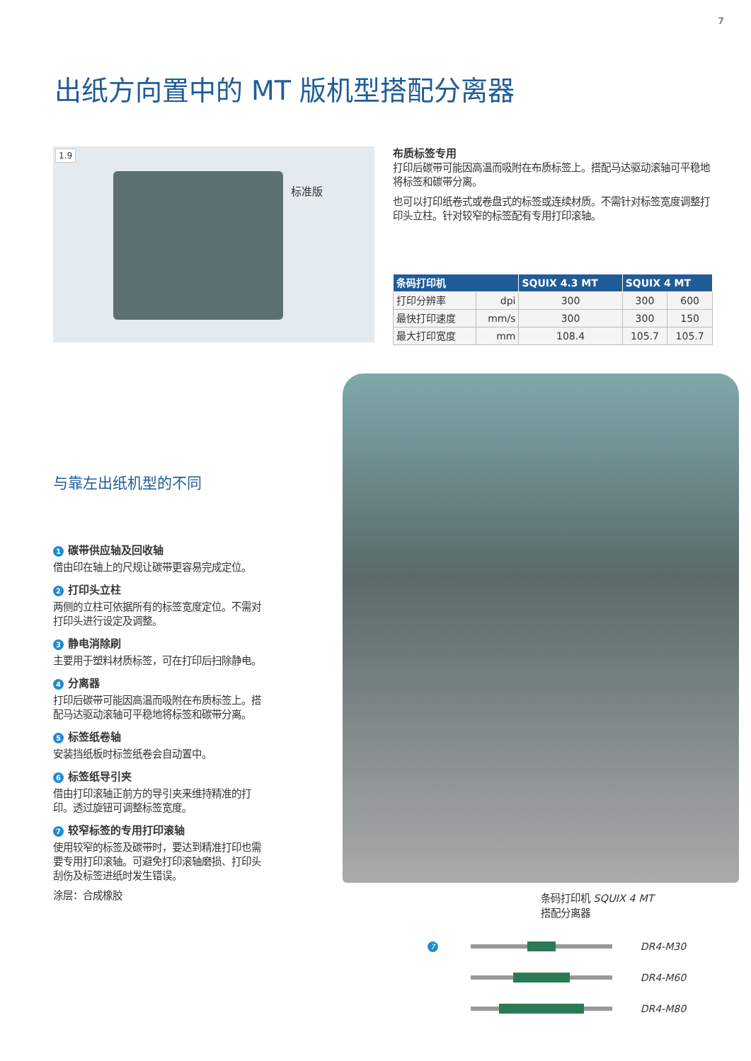7
出纸方向置中的 MT 版机型搭配分离器
1.9
标准版
布质标签专用
打印后碳带可能因高温而吸附在布质标签上。搭配马达驱动滚轴可平稳地将标签和碳带分离。
也可以打印纸卷式或卷盘式的标签或连续材质。不需针对标签宽度调整打印头立柱。针对较窄的标签配有专用打印滚轴。
| 条码打印机 | | SQUIX 4.3 MT | SQUIX 4 MT | |
| --- | --- | --- | --- | --- |
| 打印分辨率 | dpi | 300 | 300 | 600 |
| 最快打印速度 | mm/s | 300 | 300 | 150 |
| 最大打印宽度 | mm | 108.4 | 105.7 | 105.7 |
与靠左出纸机型的不同
1 碳带供应轴及回收轴
借由印在轴上的尺规让碳带更容易完成定位。
2 打印头立柱
两侧的立柱可依据所有的标签宽度定位。不需对打印头进行设定及调整。
3 静电消除刷
主要用于塑料材质标签，可在打印后扫除静电。
4 分离器
打印后碳带可能因高温而吸附在布质标签上。搭配马达驱动滚轴可平稳地将标签和碳带分离。
5 标签纸卷轴
安装挡纸板时标签纸卷会自动置中。
6 标签纸导引夹
借由打印滚轴正前方的导引夹来维持精准的打印。透过旋钮可调整标签宽度。
7 较窄标签的专用打印滚轴
使用较窄的标签及碳带时，要达到精准打印也需要专用打印滚轴。可避免打印滚轴磨损、打印头刮伤及标签进纸时发生错误。
涂层：合成橡胶
条码打印机 SQUIX 4 MT
搭配分离器
7
DR4-M30
7
DR4-M60
7
DR4-M80